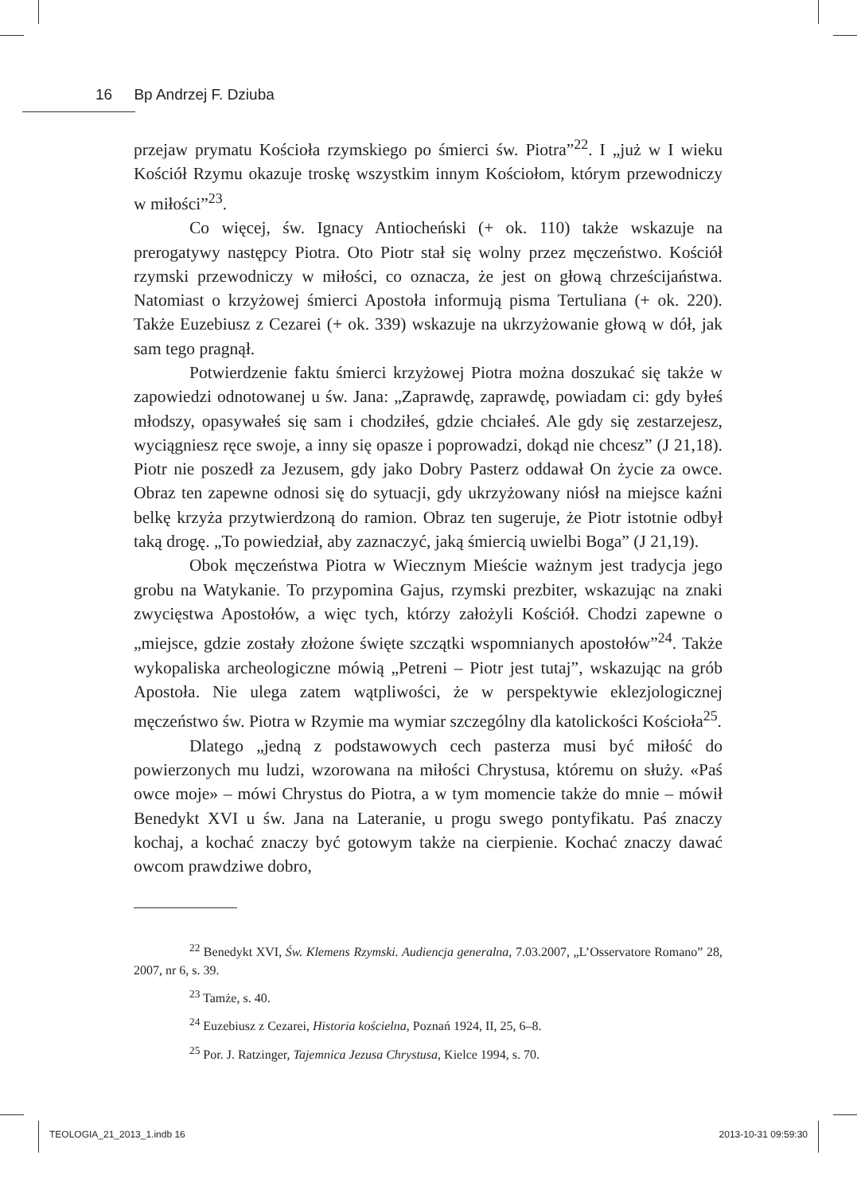16 Bp Andrzej F. Dziuba
przejaw prymatu Kościoła rzymskiego po śmierci św. Piotra”<sup>22</sup>. I „już w I wieku Kościół Rzymu okazuje troskę wszystkim innym Kościołom, którym przewodniczy w miłości”<sup>23</sup>.
Co więcej, św. Ignacy Antiocheński (+ ok. 110) także wskazuje na prerogatywy następcy Piotra. Oto Piotr stał się wolny przez męczeństwo. Kościół rzymski przewodniczy w miłości, co oznacza, że jest on głową chrześcijaństwa. Natomiast o krzyżowej śmierci Apostoła informują pisma Tertuliana (+ ok. 220). Także Euzebiusz z Cezarei (+ ok. 339) wskazuje na ukrzyżowanie głową w dół, jak sam tego pragnął.
Potwierdzenie faktu śmierci krzyżowej Piotra można doszukać się także w zapowiedzi odnotowanej u św. Jana: „Zaprawdę, zaprawdę, powiadam ci: gdy byłeś młodszy, opasywałeś się sam i chodziłeś, gdzie chciałeś. Ale gdy się zestarzejesz, wyciągniesz ręce swoje, a inny się opasze i poprowadzi, dokąd nie chcesz” (J 21,18). Piotr nie poszedł za Jezusem, gdy jako Dobry Pasterz oddawał On życie za owce. Obraz ten zapewne odnosi się do sytuacji, gdy ukrzyżowany niósł na miejsce kaźni belkę krzyża przytwierdzoną do ramion. Obraz ten sugeruje, że Piotr istotnie odbył taką drogę. „To powiedział, aby zaznaczyć, jaką śmiercią uwielbi Boga” (J 21,19).
Obok męczeństwa Piotra w Wiecznym Mieście ważnym jest tradycja jego grobu na Watykanie. To przypomina Gajus, rzymski prezbiter, wskazując na znaki zwycięstwa Apostołów, a więc tych, którzy założyli Kościół. Chodzi zapewne o „miejsce, gdzie zostały złożone święte szczątki wspomnianych apostołów”<sup>24</sup>. Także wykopaliska archeologiczne mówią „Petreni – Piotr jest tutaj”, wskazując na grób Apostoła. Nie ulega zatem wątpliwości, że w perspektywie eklezjologicznej męczeństwo św. Piotra w Rzymie ma wymiar szczególny dla katolickości Kościoła<sup>25</sup>.
Dlatego „jedną z podstawowych cech pasterza musi być miłość do powierzonych mu ludzi, wzorowana na miłości Chrystusa, któremu on służy. «Paś owce moje» – mówi Chrystus do Piotra, a w tym momencie także do mnie – mówił Benedykt XVI u św. Jana na Lateranie, u progu swego pontyfikatu. Paś znaczy kochaj, a kochać znaczy być gotowym także na cierpienie. Kochać znaczy dawać owcom prawdziwe dobro,
<sup>22</sup> Benedykt XVI, Św. Klemens Rzymski. Audiencja generalna, 7.03.2007, „L’Osservatore Romano” 28, 2007, nr 6, s. 39.
<sup>23</sup> Tamże, s. 40.
<sup>24</sup> Euzebiusz z Cezarei, Historia kościelna, Poznań 1924, II, 25, 6–8.
<sup>25</sup> Por. J. Ratzinger, Tajemnica Jezusa Chrystusa, Kielce 1994, s. 70.
TEOLOGIA_21_2013_1.indb 16 2013-10-31 09:59:30